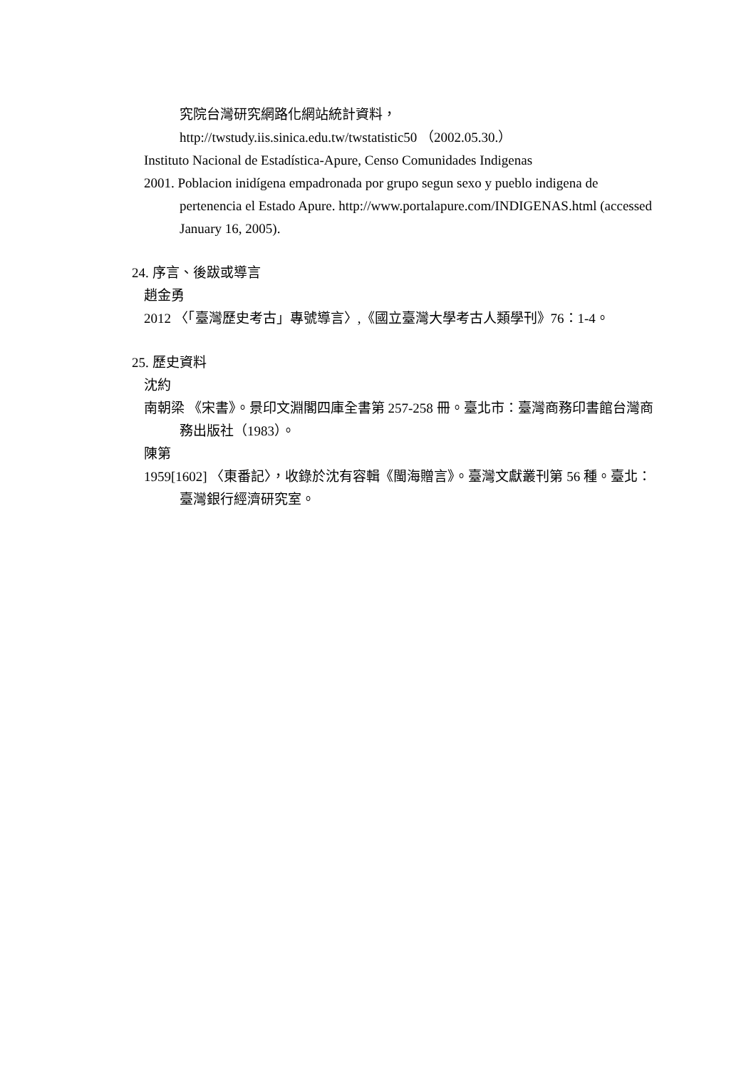究院台灣研究網路化網站統計資料，
http://twstudy.iis.sinica.edu.tw/twstatistic50 （2002.05.30.）
Instituto Nacional de Estadística-Apure, Censo Comunidades Indigenas
2001. Poblacion inidígena empadronada por grupo segun sexo y pueblo indigena de pertenencia el Estado Apure. http://www.portalapure.com/INDIGENAS.html (accessed January 16, 2005).
24. 序言、後跋或導言
趙金勇
2012 〈「臺灣歷史考古」專號導言〉,《國立臺灣大學考古人類學刊》76：1-4。
25. 歷史資料
沈約
南朝梁 《宋書》。景印文淵閣四庫全書第 257-258 冊。臺北市：臺灣商務印書館台灣商務出版社（1983）。
陳第
1959[1602] 〈東番記〉，收錄於沈有容輯《閩海贈言》。臺灣文獻叢刊第 56 種。臺北：臺灣銀行經濟研究室。